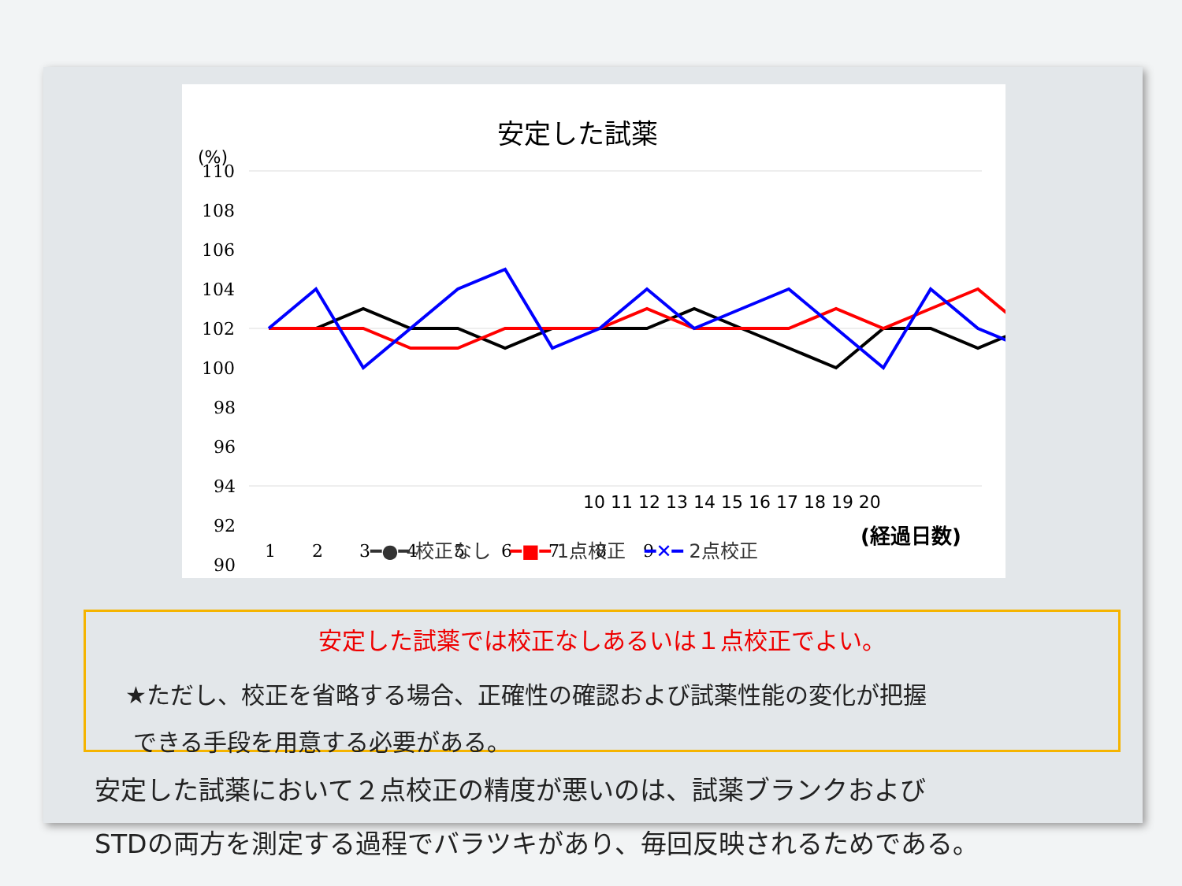安定した試薬
(%)
110
108
106
104
102
100
98
96
94
92
90
1
2
3
4
5
6
7
8
9
10 11 12 13 14 15 16 17 18 19 20
━●━ 校正なし　━■━ 1点校正　━✕━ 2点校正
(経過日数)
安定した試薬では校正なしあるいは１点校正でよい。
★ただし、校正を省略する場合、正確性の確認および試薬性能の変化が把握
できる手段を用意する必要がある。
安定した試薬において２点校正の精度が悪いのは、試薬ブランクおよび
STDの両方を測定する過程でバラツキがあり、毎回反映されるためである。